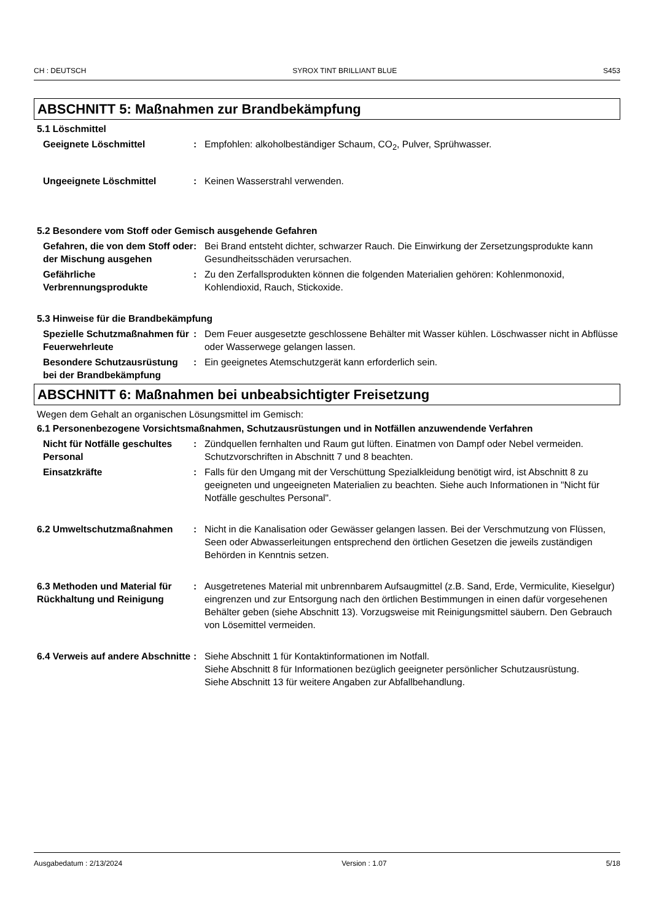CH : DEUTSCH SYROX TINT BRILLIANT BLUE S453
ABSCHNITT 5: Maßnahmen zur Brandbekämpfung
5.1 Löschmittel
Geeignete Löschmittel : Empfohlen: alkoholbeständiger Schaum, CO<sub>2</sub>, Pulver, Sprühwasser.
Ungeeignete Löschmittel : Keinen Wasserstrahl verwenden.
5.2 Besondere vom Stoff oder Gemisch ausgehende Gefahren
Gefahren, die von dem Stoff oder der Mischung ausgehen
: Bei Brand entsteht dichter, schwarzer Rauch. Die Einwirkung der Zersetzungsprodukte kann Gesundheitsschäden verursachen.
Gefährliche Verbrennungsprodukte
: Zu den Zerfallsprodukten können die folgenden Materialien gehören: Kohlenmonoxid, Kohlendioxid, Rauch, Stickoxide.
5.3 Hinweise für die Brandbekämpfung
Spezielle Schutzmaßnahmen für Feuerwehrleute
: Dem Feuer ausgesetzte geschlossene Behälter mit Wasser kühlen. Löschwasser nicht in Abflüsse oder Wasserwege gelangen lassen.
Besondere Schutzausrüstung bei der Brandbekämpfung
: Ein geeignetes Atemschutzgerät kann erforderlich sein.
ABSCHNITT 6: Maßnahmen bei unbeabsichtigter Freisetzung
Wegen dem Gehalt an organischen Lösungsmittel im Gemisch:
6.1 Personenbezogene Vorsichtsmaßnahmen, Schutzausrüstungen und in Notfällen anzuwendende Verfahren
Nicht für Notfälle geschultes Personal
: Zündquellen fernhalten und Raum gut lüften. Einatmen von Dampf oder Nebel vermeiden. Schutzvorschriften in Abschnitt 7 und 8 beachten.
Einsatzkräfte : Falls für den Umgang mit der Verschüttung Spezialkleidung benötigt wird, ist Abschnitt 8 zu geeigneten und ungeeigneten Materialien zu beachten. Siehe auch Informationen in "Nicht für Notfälle geschultes Personal".
6.2 Umweltschutzmaßnahmen : Nicht in die Kanalisation oder Gewässer gelangen lassen. Bei der Verschmutzung von Flüssen, Seen oder Abwasserleitungen entsprechend den örtlichen Gesetzen die jeweils zuständigen Behörden in Kenntnis setzen.
6.3 Methoden und Material für Rückhaltung und Reinigung
: Ausgetretenes Material mit unbrennbarem Aufsaugmittel (z.B. Sand, Erde, Vermiculite, Kieselgur) eingrenzen und zur Entsorgung nach den örtlichen Bestimmungen in einen dafür vorgesehenen Behälter geben (siehe Abschnitt 13). Vorzugsweise mit Reinigungsmittel säubern. Den Gebrauch von Lösemittel vermeiden.
6.4 Verweis auf andere Abschnitte
: Siehe Abschnitt 1 für Kontaktinformationen im Notfall.
Siehe Abschnitt 8 für Informationen bezüglich geeigneter persönlicher Schutzausrüstung.
Siehe Abschnitt 13 für weitere Angaben zur Abfallbehandlung.
Ausgabedatum : 2/13/2024 Version : 1.07 5/18